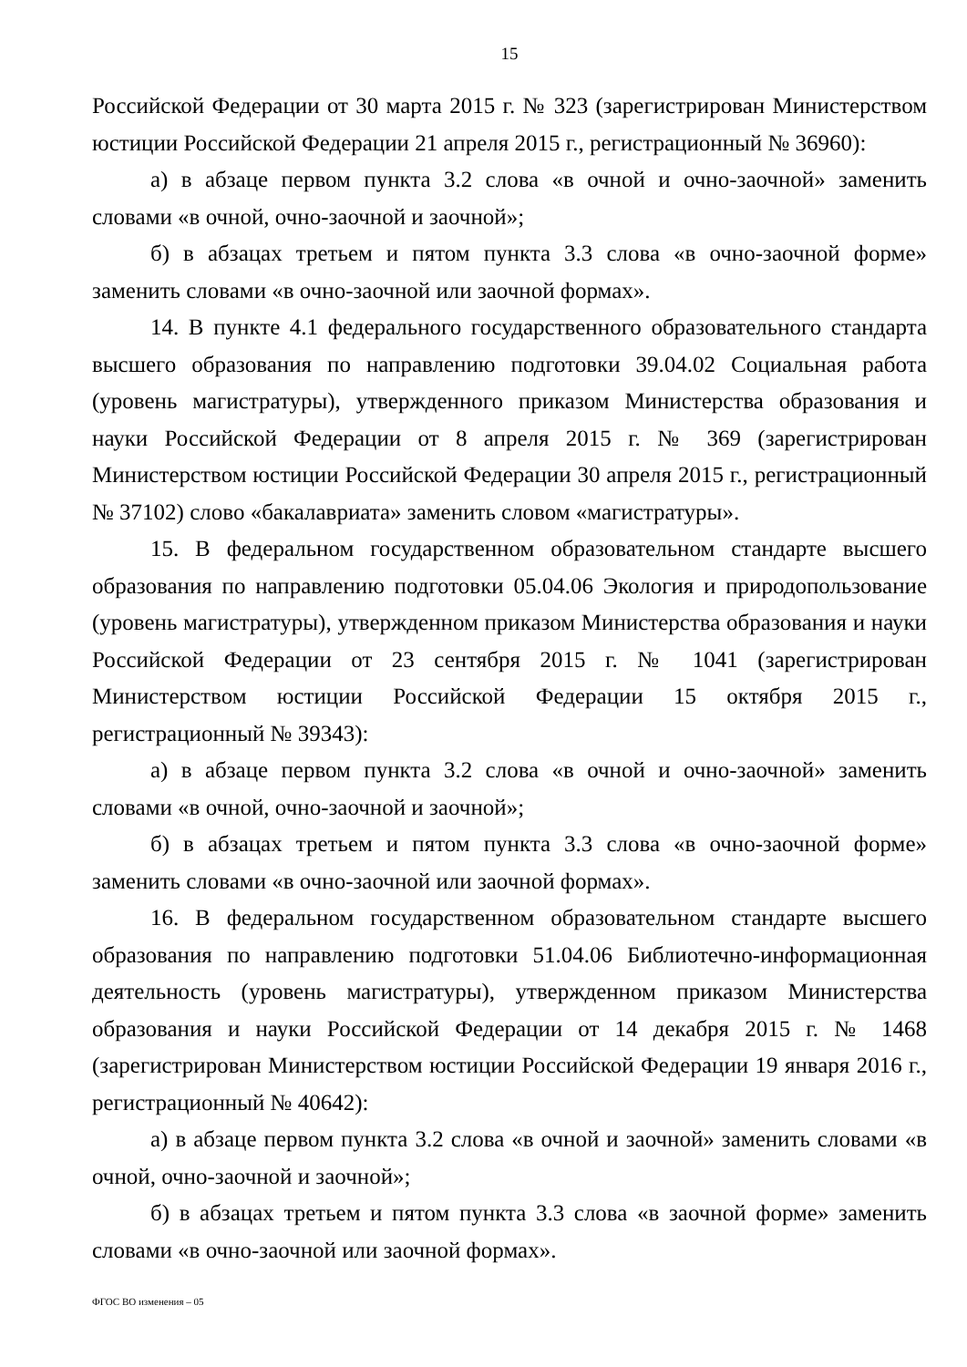15
Российской Федерации от 30 марта 2015 г. № 323 (зарегистрирован Министерством юстиции Российской Федерации 21 апреля 2015 г., регистрационный № 36960):
а) в абзаце первом пункта 3.2 слова «в очной и очно-заочной» заменить словами «в очной, очно-заочной и заочной»;
б) в абзацах третьем и пятом пункта 3.3 слова «в очно-заочной форме» заменить словами «в очно-заочной или заочной формах».
14. В пункте 4.1 федерального государственного образовательного стандарта высшего образования по направлению подготовки 39.04.02 Социальная работа (уровень магистратуры), утвержденного приказом Министерства образования и науки Российской Федерации от 8 апреля 2015 г. № 369 (зарегистрирован Министерством юстиции Российской Федерации 30 апреля 2015 г., регистрационный № 37102) слово «бакалавриата» заменить словом «магистратуры».
15. В федеральном государственном образовательном стандарте высшего образования по направлению подготовки 05.04.06 Экология и природопользование (уровень магистратуры), утвержденном приказом Министерства образования и науки Российской Федерации от 23 сентября 2015 г. № 1041 (зарегистрирован Министерством юстиции Российской Федерации 15 октября 2015 г., регистрационный № 39343):
а) в абзаце первом пункта 3.2 слова «в очной и очно-заочной» заменить словами «в очной, очно-заочной и заочной»;
б) в абзацах третьем и пятом пункта 3.3 слова «в очно-заочной форме» заменить словами «в очно-заочной или заочной формах».
16. В федеральном государственном образовательном стандарте высшего образования по направлению подготовки 51.04.06 Библиотечно-информационная деятельность (уровень магистратуры), утвержденном приказом Министерства образования и науки Российской Федерации от 14 декабря 2015 г. № 1468 (зарегистрирован Министерством юстиции Российской Федерации 19 января 2016 г., регистрационный № 40642):
а) в абзаце первом пункта 3.2 слова «в очной и заочной» заменить словами «в очной, очно-заочной и заочной»;
б) в абзацах третьем и пятом пункта 3.3 слова «в заочной форме» заменить словами «в очно-заочной или заочной формах».
ФГОС ВО изменения – 05